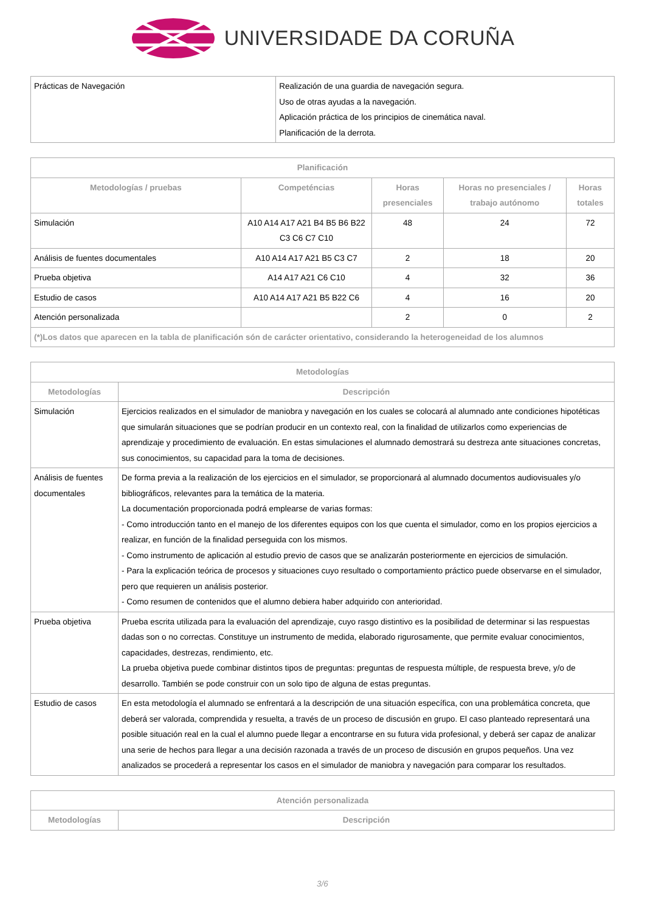UNIVERSIDADE DA CORUÑA
| Prácticas de Navegación | Realización de una guardia de navegación segura. Uso de otras ayudas a la navegación. Aplicación práctica de los principios de cinemática naval. Planificación de la derrota. |
| Planificación | | | | |
| --- | --- | --- | --- | --- |
| Metodologías / pruebas | Competéncias | Horas presenciales | Horas no presenciales / trabajo autónomo | Horas totales |
| Simulación | A10 A14 A17 A21 B4 B5 B6 B22 C3 C6 C7 C10 | 48 | 24 | 72 |
| Análisis de fuentes documentales | A10 A14 A17 A21 B5 C3 C7 | 2 | 18 | 20 |
| Prueba objetiva | A14 A17 A21 C6 C10 | 4 | 32 | 36 |
| Estudio de casos | A10 A14 A17 A21 B5 B22 C6 | 4 | 16 | 20 |
| Atención personalizada | | 2 | 0 | 2 |
| (*)Los datos que aparecen en la tabla de planificación són de carácter orientativo, considerando la heterogeneidad de los alumnos | | | | |
| Metodologías | |
| --- | --- |
| Metodologías | Descripción |
| Simulación | Ejercicios realizados en el simulador de maniobra y navegación en los cuales se colocará al alumnado ante condiciones hipotéticas que simularán situaciones que se podrían producir en un contexto real, con la finalidad de utilizarlos como experiencias de aprendizaje y procedimiento de evaluación. En estas simulaciones el alumnado demostrará su destreza ante situaciones concretas, sus conocimientos, su capacidad para la toma de decisiones. |
| Análisis de fuentes documentales | De forma previa a la realización de los ejercicios en el simulador, se proporcionará al alumnado documentos audiovisuales y/o bibliográficos, relevantes para la temática de la materia. La documentación proporcionada podrá emplearse de varias formas: - Como introducción tanto en el manejo de los diferentes equipos con los que cuenta el simulador, como en los propios ejercicios a realizar, en función de la finalidad perseguida con los mismos. - Como instrumento de aplicación al estudio previo de casos que se analizarán posteriormente en ejercicios de simulación. - Para la explicación teórica de procesos y situaciones cuyo resultado o comportamiento práctico puede observarse en el simulador, pero que requieren un análisis posterior. - Como resumen de contenidos que el alumno debiera haber adquirido con anterioridad. |
| Prueba objetiva | Prueba escrita utilizada para la evaluación del aprendizaje, cuyo rasgo distintivo es la posibilidad de determinar si las respuestas dadas son o no correctas. Constituye un instrumento de medida, elaborado rigurosamente, que permite evaluar conocimientos, capacidades, destrezas, rendimiento, etc. La prueba objetiva puede combinar distintos tipos de preguntas: preguntas de respuesta múltiple, de respuesta breve, y/o de desarrollo. También se pode construir con un solo tipo de alguna de estas preguntas. |
| Estudio de casos | En esta metodología el alumnado se enfrentará a la descripción de una situación específica, con una problemática concreta, que deberá ser valorada, comprendida y resuelta, a través de un proceso de discusión en grupo. El caso planteado representará una posible situación real en la cual el alumno puede llegar a encontrarse en su futura vida profesional, y deberá ser capaz de analizar una serie de hechos para llegar a una decisión razonada a través de un proceso de discusión en grupos pequeños. Una vez analizados se procederá a representar los casos en el simulador de maniobra y navegación para comparar los resultados. |
| Atención personalizada | |
| --- | --- |
| Metodologías | Descripción |
3/6